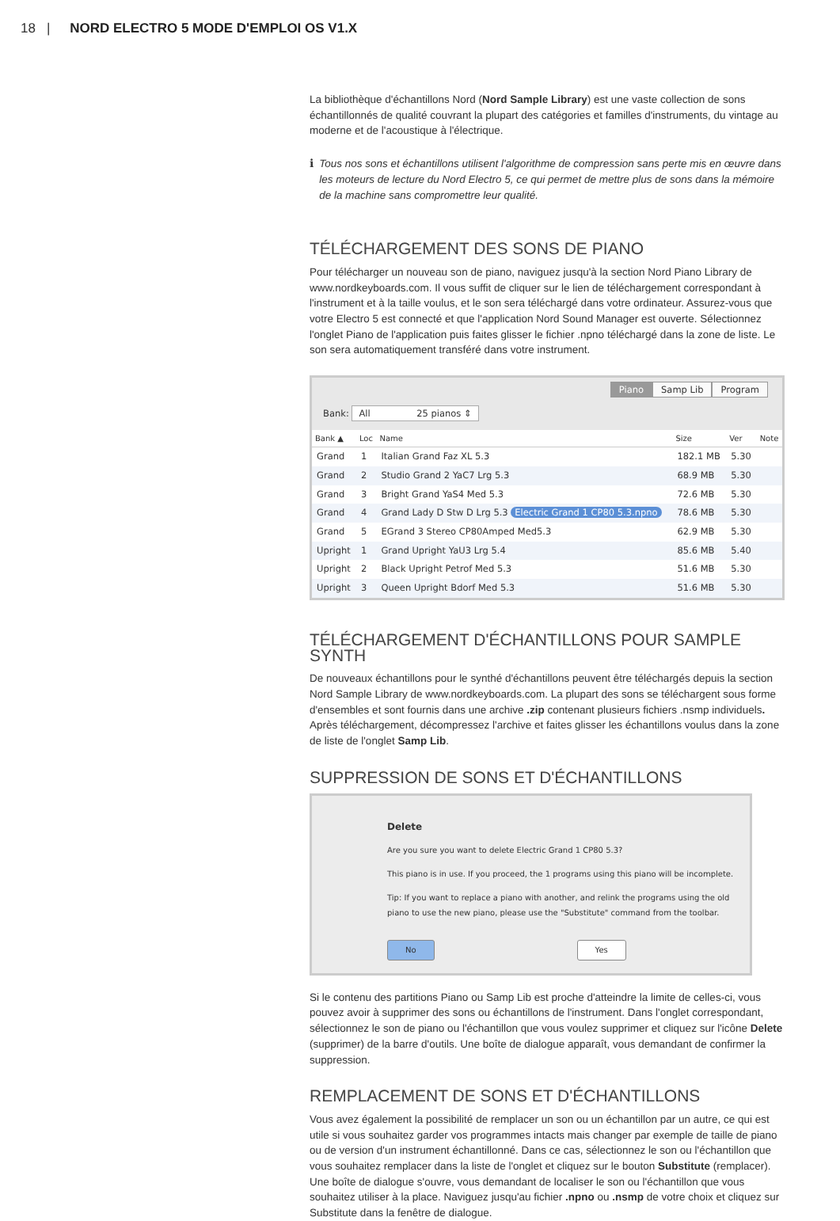18 | NORD ELECTRO 5 MODE D'EMPLOI OS V1.X
La bibliothèque d'échantillons Nord (Nord Sample Library) est une vaste collection de sons échantillonnés de qualité couvrant la plupart des catégories et familles d'instruments, du vintage au moderne et de l'acoustique à l'électrique.
ℹ Tous nos sons et échantillons utilisent l'algorithme de compression sans perte mis en œuvre dans les moteurs de lecture du Nord Electro 5, ce qui permet de mettre plus de sons dans la mémoire de la machine sans compromettre leur qualité.
TÉLÉCHARGEMENT DES SONS DE PIANO
Pour télécharger un nouveau son de piano, naviguez jusqu'à la section Nord Piano Library de www.nordkeyboards.com. Il vous suffit de cliquer sur le lien de téléchargement correspondant à l'instrument et à la taille voulus, et le son sera téléchargé dans votre ordinateur. Assurez-vous que votre Electro 5 est connecté et que l'application Nord Sound Manager est ouverte. Sélectionnez l'onglet Piano de l'application puis faites glisser le fichier .npno téléchargé dans la zone de liste. Le son sera automatiquement transféré dans votre instrument.
Piano Samp Lib Program
Bank: All 25 pianos ⇕
| Bank ▲ | Loc | Name | Size | Ver | Note |
| --- | --- | --- | --- | --- | --- |
| Grand | 1 | Italian Grand Faz XL 5.3 | 182.1 MB | 5.30 | |
| Grand | 2 | Studio Grand 2 YaC7 Lrg 5.3 | 68.9 MB | 5.30 | |
| Grand | 3 | Bright Grand YaS4 Med 5.3 | 72.6 MB | 5.30 | |
| Grand | 4 | Grand Lady D Stw D Lrg 5.3 Electric Grand 1 CP80 5.3.npno | 78.6 MB | 5.30 | |
| Grand | 5 | EGrand 3 Stereo CP80Amped Med5.3 | 62.9 MB | 5.30 | |
| Upright | 1 | Grand Upright YaU3 Lrg 5.4 | 85.6 MB | 5.40 | |
| Upright | 2 | Black Upright Petrof Med 5.3 | 51.6 MB | 5.30 | |
| Upright | 3 | Queen Upright Bdorf Med 5.3 | 51.6 MB | 5.30 | |
TÉLÉCHARGEMENT D'ÉCHANTILLONS POUR SAMPLE SYNTH
De nouveaux échantillons pour le synthé d'échantillons peuvent être téléchargés depuis la section Nord Sample Library de www.nordkeyboards.com. La plupart des sons se téléchargent sous forme d'ensembles et sont fournis dans une archive .zip contenant plusieurs fichiers .nsmp individuels. Après téléchargement, décompressez l'archive et faites glisser les échantillons voulus dans la zone de liste de l'onglet Samp Lib.
SUPPRESSION DE SONS ET D'ÉCHANTILLONS
Delete
Are you sure you want to delete Electric Grand 1 CP80 5.3?
This piano is in use. If you proceed, the 1 programs using this piano will be incomplete.
Tip: If you want to replace a piano with another, and relink the programs using the old piano to use the new piano, please use the "Substitute" command from the toolbar.
No Yes
Si le contenu des partitions Piano ou Samp Lib est proche d'atteindre la limite de celles-ci, vous pouvez avoir à supprimer des sons ou échantillons de l'instrument. Dans l'onglet correspondant, sélectionnez le son de piano ou l'échantillon que vous voulez supprimer et cliquez sur l'icône Delete (supprimer) de la barre d'outils. Une boîte de dialogue apparaît, vous demandant de confirmer la suppression.
REMPLACEMENT DE SONS ET D'ÉCHANTILLONS
Vous avez également la possibilité de remplacer un son ou un échantillon par un autre, ce qui est utile si vous souhaitez garder vos programmes intacts mais changer par exemple de taille de piano ou de version d'un instrument échantillonné. Dans ce cas, sélectionnez le son ou l'échantillon que vous souhaitez remplacer dans la liste de l'onglet et cliquez sur le bouton Substitute (remplacer). Une boîte de dialogue s'ouvre, vous demandant de localiser le son ou l'échantillon que vous souhaitez utiliser à la place. Naviguez jusqu'au fichier .npno ou .nsmp de votre choix et cliquez sur Substitute dans la fenêtre de dialogue.